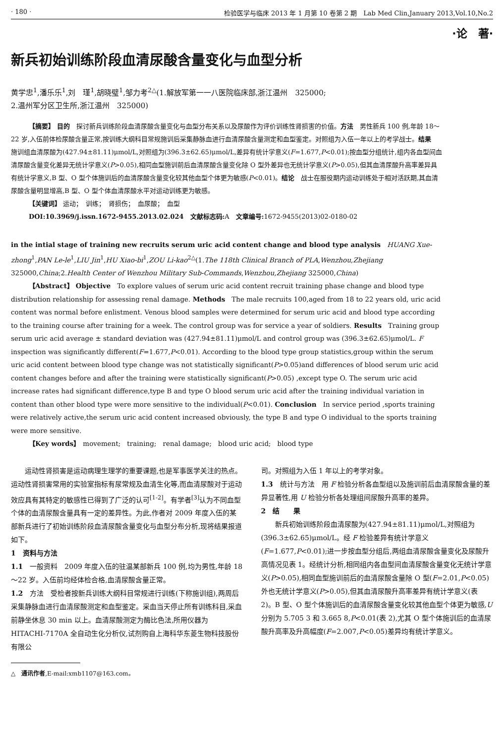· 180 · 检验医学与临床 2013 年 1 月第 10 卷第 2 期　Lab Med Clin,January 2013,Vol.10,No.2
·论　著·
新兵初始训练阶段血清尿酸含量变化与血型分析
黄学忠<sup>1</sup>,潘乐乐<sup>1</sup>,刘　瑾<sup>1</sup>,胡晓璧<sup>1</sup>,邹力考<sup>2△</sup>(1.解放军第一一八医院临床部,浙江温州　325000;
2.温州军分区卫生所,浙江温州　325000)
【摘要】 目的　探讨新兵训练阶段血清尿酸含量变化与血型分布关系以及尿酸作为评价训练性肾损害的价值。方法　男性新兵 100 例,年龄 18～22 岁,入伍前体检尿酸含量正常,按训练大纲科目常规施训后采集静脉血进行血清尿酸含量测定和血型鉴定。对照组为入伍一年以上的考学战士。结果　施训组血清尿酸为(427.94±81.11)μmol/L,对照组为(396.3±62.65)μmol/L,差异有统计学意义(F=1.677,P<0.01);按血型分组统计,组内各血型间血清尿酸含量变化差异无统计学意义(P>0.05),相同血型施训前后血清尿酸含量变化除 O 型外差异也无统计学意义(P>0.05),但其血清尿酸升高率差异具有统计学意义,B 型、O 型个体施训后的血清尿酸含量变化较其他血型个体更为敏感(P<0.01)。结论　战士在服役期内运动训练处于相对活跃期,其血清尿酸含量明显增高,B 型、O 型个体血清尿酸水平对运动训练更为敏感。
【关键词】 运动；　训练；　肾损伤；　血尿酸；　血型
DOI:10.3969/j.issn.1672-9455.2013.02.024　文献标志码: A　文章编号: 1672-9455(2013)02-0180-02
in the intial stage of training new recruits serum uric acid content change and blood type analysis　HUANG Xue-zhong<sup>1</sup>,PAN Le-le<sup>1</sup>,LIU Jin<sup>1</sup>,HU Xiao-bi<sup>1</sup>,ZOU Li-kao<sup>2△</sup>(1.The 118th Clinical Branch of PLA,Wenzhou,Zhejiang 325000,China;2.Health Center of Wenzhou Military Sub-Commands,Wenzhou,Zhejiang 325000,China)
【Abstract】 Objective　To explore values of serum uric acid content recruit training phase change and blood type distribution relationship for assessing renal damage. Methods　The male recruits 100,aged from 18 to 22 years old, uric acid content was normal before enlistment. Venous blood samples were determined for serum uric acid and blood type according to the training course after training for a week. The control group was for service a year of soldiers. Results　Training group serum uric acid average ± standard deviation was (427.94±81.11)μmol/L and control group was (396.3±62.65)μmol/L. F inspection was significantly different(F=1.677,P<0.01). According to the blood type group statistics,group within the serum uric acid content between blood type change was not statistically significant(P>0.05)and differences of blood serum uric acid content changes before and after the training were statistically significant(P>0.05) ,except type O. The serum uric acid increase rates had significant difference,type B and type O blood serum uric acid after the training individual variation in content than other blood type were more sensitive to the individual(P<0.01). Conclusion　In service period ,sports training were relatively active,the serum uric acid content increased obviously, the type B and type O individual to the sports training were more sensitive.
【Key words】　movement;　training;　renal damage;　blood uric acid;　blood type
运动性肾损害是运动病理生理学的重要课题,也是军事医学关注的热点。运动性肾损害常用的实验室指标有尿常规及血清生化等,而血清尿酸对于运动效应具有其特定的敏感性已得到了广泛的认可<sup>[1-2]</sup>。有学者<sup>[3]</sup>认为不同血型个体的血清尿酸含量具有一定的差异性。为此,作者对 2009 年度入伍的某部新兵进行了初始训练阶段血清尿酸含量变化与血型分布分析,现将结果报道如下。
1　资料与方法
1.1　一般资料　2009 年度入伍的驻温某部新兵 100 例,均为男性,年龄 18～22 岁。入伍前均经体检合格,血清尿酸含量正常。
1.2　方法　受检者按新兵训练大纲科目常规进行训练(下称施训组),两周后采集静脉血进行血清尿酸测定和血型鉴定。采血当天停止所有训练科目,采血前静坐休息 30 min 以上。血清尿酸测定为酶比色法,所用仪器为 HITACHI-7170A 全自动生化分析仪,试剂购自上海科华东菱生物科技股份有限公
△　通讯作者,E-mail:xmb1107@163.com。
司。对照组为入伍 1 年以上的考学对象。
1.3　统计与方法　用 F 检验分析各血型组以及施训前后血清尿酸含量的差异显著性,用 U 检验分析各处理组间尿酸升高率的差异。
2　结　　果
新兵初始训练阶段血清尿酸为(427.94±81.11)μmol/L,对照组为(396.3±62.65)μmol/L。经 F 检验差异有统计学意义(F=1.677,P<0.01);进一步按血型分组后,两组血清尿酸含量变化及尿酸升高情况见表 1。经统计分析,相同组内各血型间血清尿酸含量变化无统计学意义(P>0.05),相同血型施训前后的血清尿酸含量除 O 型(F=2.01,P<0.05)外也无统计学意义(P>0.05),但其血清尿酸升高率差异有统计学意义(表 2)。B 型、O 型个体施训后的血清尿酸含量变化较其他血型个体更为敏感,U 分别为 5.705 3 和 3.665 8,P<0.01(表 2),尤其 O 型个体施训后的血清尿酸升高率及升高幅度(F=2.007,P<0.05)差异均有统计学意义。